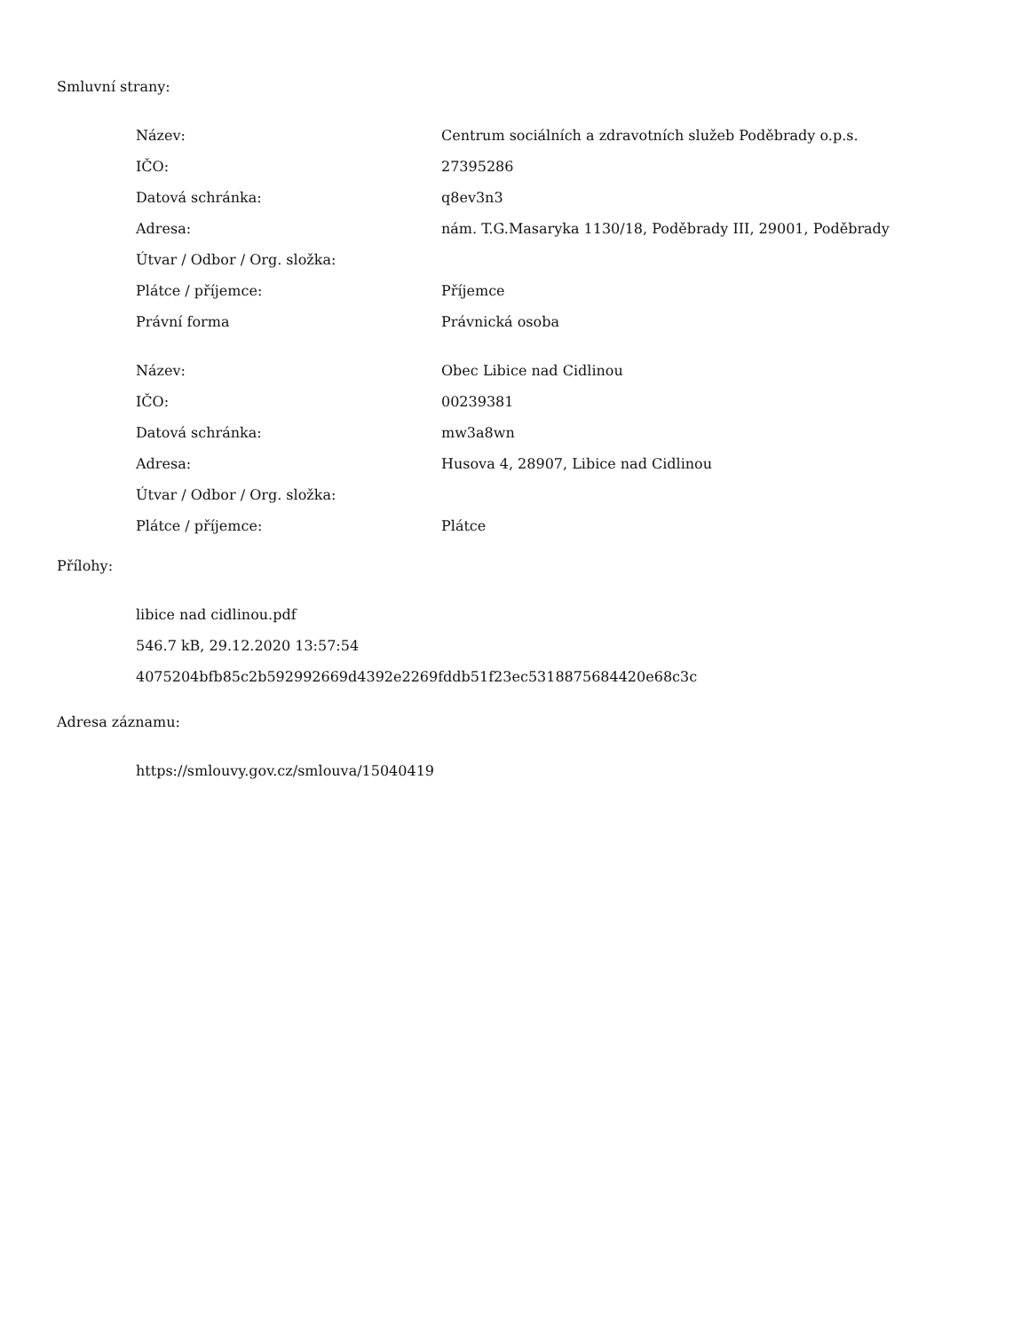Smluvní strany:
| Název: | Centrum sociálních a zdravotních služeb Poděbrady o.p.s. |
| IČO: | 27395286 |
| Datová schránka: | q8ev3n3 |
| Adresa: | nám. T.G.Masaryka 1130/18, Poděbrady III, 29001, Poděbrady |
| Útvar / Odbor / Org. složka: | |
| Plátce / příjemce: | Příjemce |
| Právní forma | Právnická osoba |
| Název: | Obec Libice nad Cidlinou |
| IČO: | 00239381 |
| Datová schránka: | mw3a8wn |
| Adresa: | Husova 4, 28907, Libice nad Cidlinou |
| Útvar / Odbor / Org. složka: | |
| Plátce / příjemce: | Plátce |
Přílohy:
libice nad cidlinou.pdf
546.7 kB, 29.12.2020 13:57:54
4075204bfb85c2b592992669d4392e2269fddb51f23ec5318875684420e68c3c
Adresa záznamu:
https://smlouvy.gov.cz/smlouva/15040419